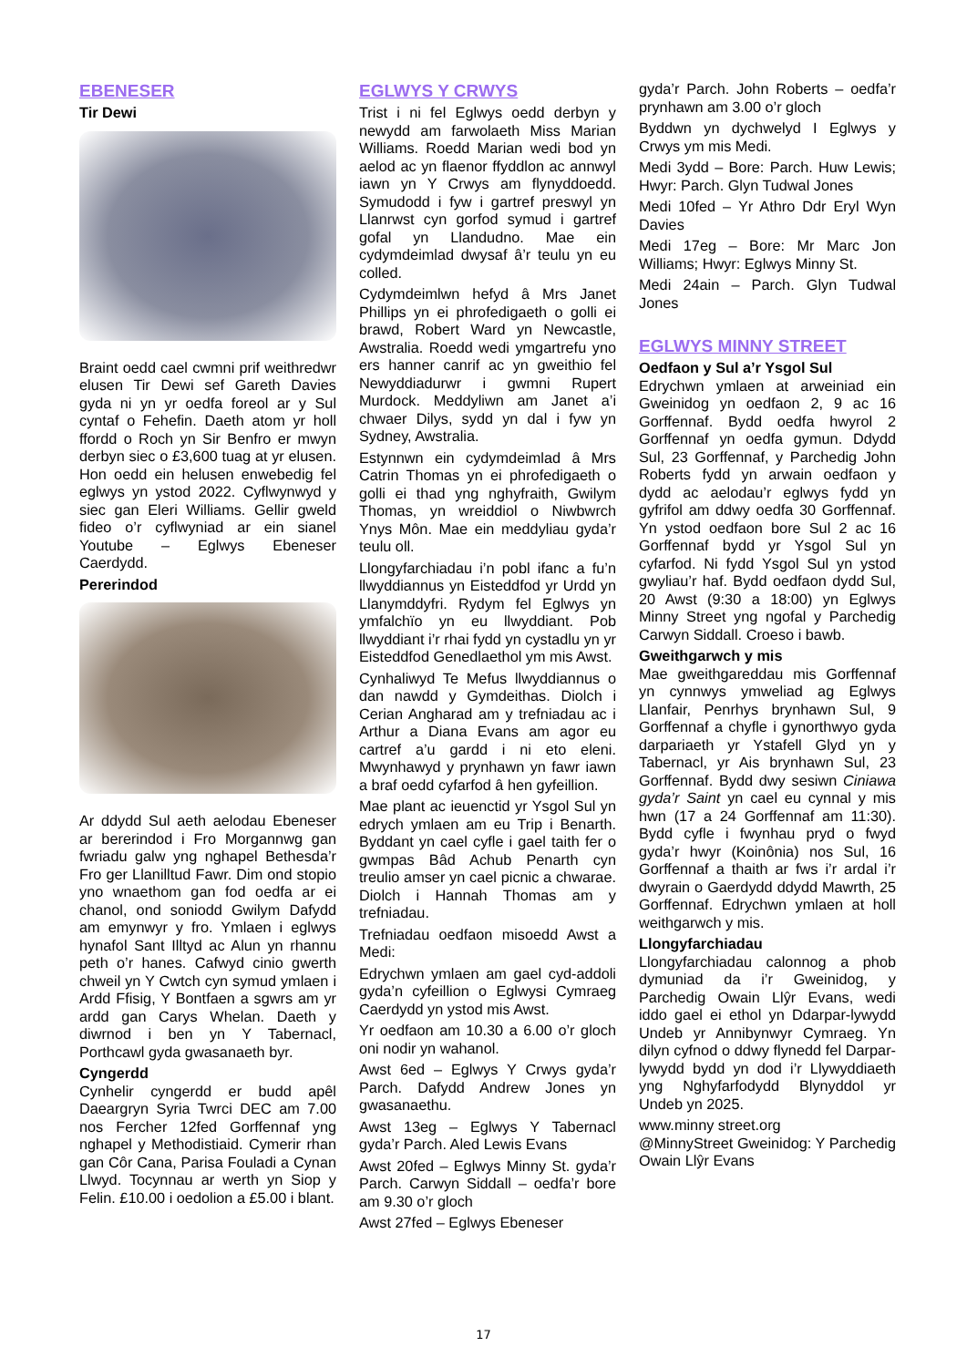EBENESER
Tir Dewi
Braint oedd cael cwmni prif weithredwr elusen Tir Dewi sef Gareth Davies gyda ni yn yr oedfa foreol ar y Sul cyntaf o Fehefin. Daeth atom yr holl ffordd o Roch yn Sir Benfro er mwyn derbyn siec o £3,600 tuag at yr elusen. Hon oedd ein helusen enwebedig fel eglwys yn ystod 2022. Cyflwynwyd y siec gan Eleri Williams. Gellir gweld fideo o’r cyflwyniad ar ein sianel Youtube – Eglwys Ebeneser Caerdydd.
Pererindod
Ar ddydd Sul aeth aelodau Ebeneser ar bererindod i Fro Morgannwg gan fwriadu galw yng nghapel Bethesda’r Fro ger Llanilltud Fawr. Dim ond stopio yno wnaethom gan fod oedfa ar ei chanol, ond soniodd Gwilym Dafydd am emynwyr y fro. Ymlaen i eglwys hynafol Sant Illtyd ac Alun yn rhannu peth o’r hanes. Cafwyd cinio gwerth chweil yn Y Cwtch cyn symud ymlaen i Ardd Ffisig, Y Bontfaen a sgwrs am yr ardd gan Carys Whelan. Daeth y diwrnod i ben yn Y Tabernacl, Porthcawl gyda gwasanaeth byr.
Cyngerdd
Cynhelir cyngerdd er budd apêl Daeargryn Syria Twrci DEC am 7.00 nos Fercher 12fed Gorffennaf yng nghapel y Methodistiaid. Cymerir rhan gan Côr Cana, Parisa Fouladi a Cynan Llwyd. Tocynnau ar werth yn Siop y Felin. £10.00 i oedolion a £5.00 i blant.
EGLWYS Y CRWYS
Trist i ni fel Eglwys oedd derbyn y newydd am farwolaeth Miss Marian Williams. Roedd Marian wedi bod yn aelod ac yn flaenor ffyddlon ac annwyl iawn yn Y Crwys am flynyddoedd. Symudodd i fyw i gartref preswyl yn Llanrwst cyn gorfod symud i gartref gofal yn Llandudno. Mae ein cydymdeimlad dwysaf â’r teulu yn eu colled.
Cydymdeimlwn hefyd â Mrs Janet Phillips yn ei phrofedigaeth o golli ei brawd, Robert Ward yn Newcastle, Awstralia. Roedd wedi ymgartrefu yno ers hanner canrif ac yn gweithio fel Newyddiadurwr i gwmni Rupert Murdock. Meddyliwn am Janet a’i chwaer Dilys, sydd yn dal i fyw yn Sydney, Awstralia.
Estynnwn ein cydymdeimlad â Mrs Catrin Thomas yn ei phrofedigaeth o golli ei thad yng nghyfraith, Gwilym Thomas, yn wreiddiol o Niwbwrch Ynys Môn. Mae ein meddyliau gyda’r teulu oll.
Llongyfarchiadau i’n pobl ifanc a fu’n llwyddiannus yn Eisteddfod yr Urdd yn Llanymddyfri. Rydym fel Eglwys yn ymfalchïo yn eu llwyddiant. Pob llwyddiant i’r rhai fydd yn cystadlu yn yr Eisteddfod Genedlaethol ym mis Awst.
Cynhaliwyd Te Mefus llwyddiannus o dan nawdd y Gymdeithas. Diolch i Cerian Angharad am y trefniadau ac i Arthur a Diana Evans am agor eu cartref a’u gardd i ni eto eleni. Mwynhawyd y prynhawn yn fawr iawn a braf oedd cyfarfod â hen gyfeillion.
Mae plant ac ieuenctid yr Ysgol Sul yn edrych ymlaen am eu Trip i Benarth. Byddant yn cael cyfle i gael taith fer o gwmpas Bâd Achub Penarth cyn treulio amser yn cael picnic a chwarae. Diolch i Hannah Thomas am y trefniadau.
Trefniadau oedfaon misoedd Awst a Medi:
Edrychwn ymlaen am gael cyd-addoli gyda’n cyfeillion o Eglwysi Cymraeg Caerdydd yn ystod mis Awst.
Yr oedfaon am 10.30 a 6.00 o’r gloch oni nodir yn wahanol.
Awst 6ed – Eglwys Y Crwys gyda’r Parch. Dafydd Andrew Jones yn gwasanaethu.
Awst 13eg – Eglwys Y Tabernacl gyda’r Parch. Aled Lewis Evans
Awst 20fed – Eglwys Minny St. gyda’r Parch. Carwyn Siddall – oedfa’r bore am 9.30 o’r gloch
Awst 27fed – Eglwys Ebeneser
gyda’r Parch. John Roberts – oedfa’r prynhawn am 3.00 o’r gloch
Byddwn yn dychwelyd I Eglwys y Crwys ym mis Medi.
Medi 3ydd – Bore: Parch. Huw Lewis; Hwyr: Parch. Glyn Tudwal Jones
Medi 10fed – Yr Athro Ddr Eryl Wyn Davies
Medi 17eg – Bore: Mr Marc Jon Williams; Hwyr: Eglwys Minny St.
Medi 24ain – Parch. Glyn Tudwal Jones
EGLWYS MINNY STREET
Oedfaon y Sul a’r Ysgol Sul
Edrychwn ymlaen at arweiniad ein Gweinidog yn oedfaon 2, 9 ac 16 Gorffennaf. Bydd oedfa hwyrol 2 Gorffennaf yn oedfa gymun. Ddydd Sul, 23 Gorffennaf, y Parchedig John Roberts fydd yn arwain oedfaon y dydd ac aelodau’r eglwys fydd yn gyfrifol am ddwy oedfa 30 Gorffennaf. Yn ystod oedfaon bore Sul 2 ac 16 Gorffennaf bydd yr Ysgol Sul yn cyfarfod. Ni fydd Ysgol Sul yn ystod gwyliau’r haf. Bydd oedfaon dydd Sul, 20 Awst (9:30 a 18:00) yn Eglwys Minny Street yng ngofal y Parchedig Carwyn Siddall. Croeso i bawb.
Gweithgarwch y mis
Mae gweithgareddau mis Gorffennaf yn cynnwys ymweliad ag Eglwys Llanfair, Penrhys brynhawn Sul, 9 Gorffennaf a chyfle i gynorthwyo gyda darpariaeth yr Ystafell Glyd yn y Tabernacl, yr Ais brynhawn Sul, 23 Gorffennaf. Bydd dwy sesiwn Ciniawa gyda’r Saint yn cael eu cynnal y mis hwn (17 a 24 Gorffennaf am 11:30). Bydd cyfle i fwynhau pryd o fwyd gyda’r hwyr (Koinônia) nos Sul, 16 Gorffennaf a thaith ar fws i’r ardal i’r dwyrain o Gaerdydd ddydd Mawrth, 25 Gorffennaf. Edrychwn ymlaen at holl weithgarwch y mis.
Llongyfarchiadau
Llongyfarchiadau calonnog a phob dymuniad da i’r Gweinidog, y Parchedig Owain Llŷr Evans, wedi iddo gael ei ethol yn Ddarpar-lywydd Undeb yr Annibynwyr Cymraeg. Yn dilyn cyfnod o ddwy flynedd fel Darpar-lywydd bydd yn dod i’r Llywyddiaeth yng Nghyfarfodydd Blynyddol yr Undeb yn 2025.
www.minny street.org
@MinnyStreet Gweinidog: Y Parchedig Owain Llŷr Evans
17